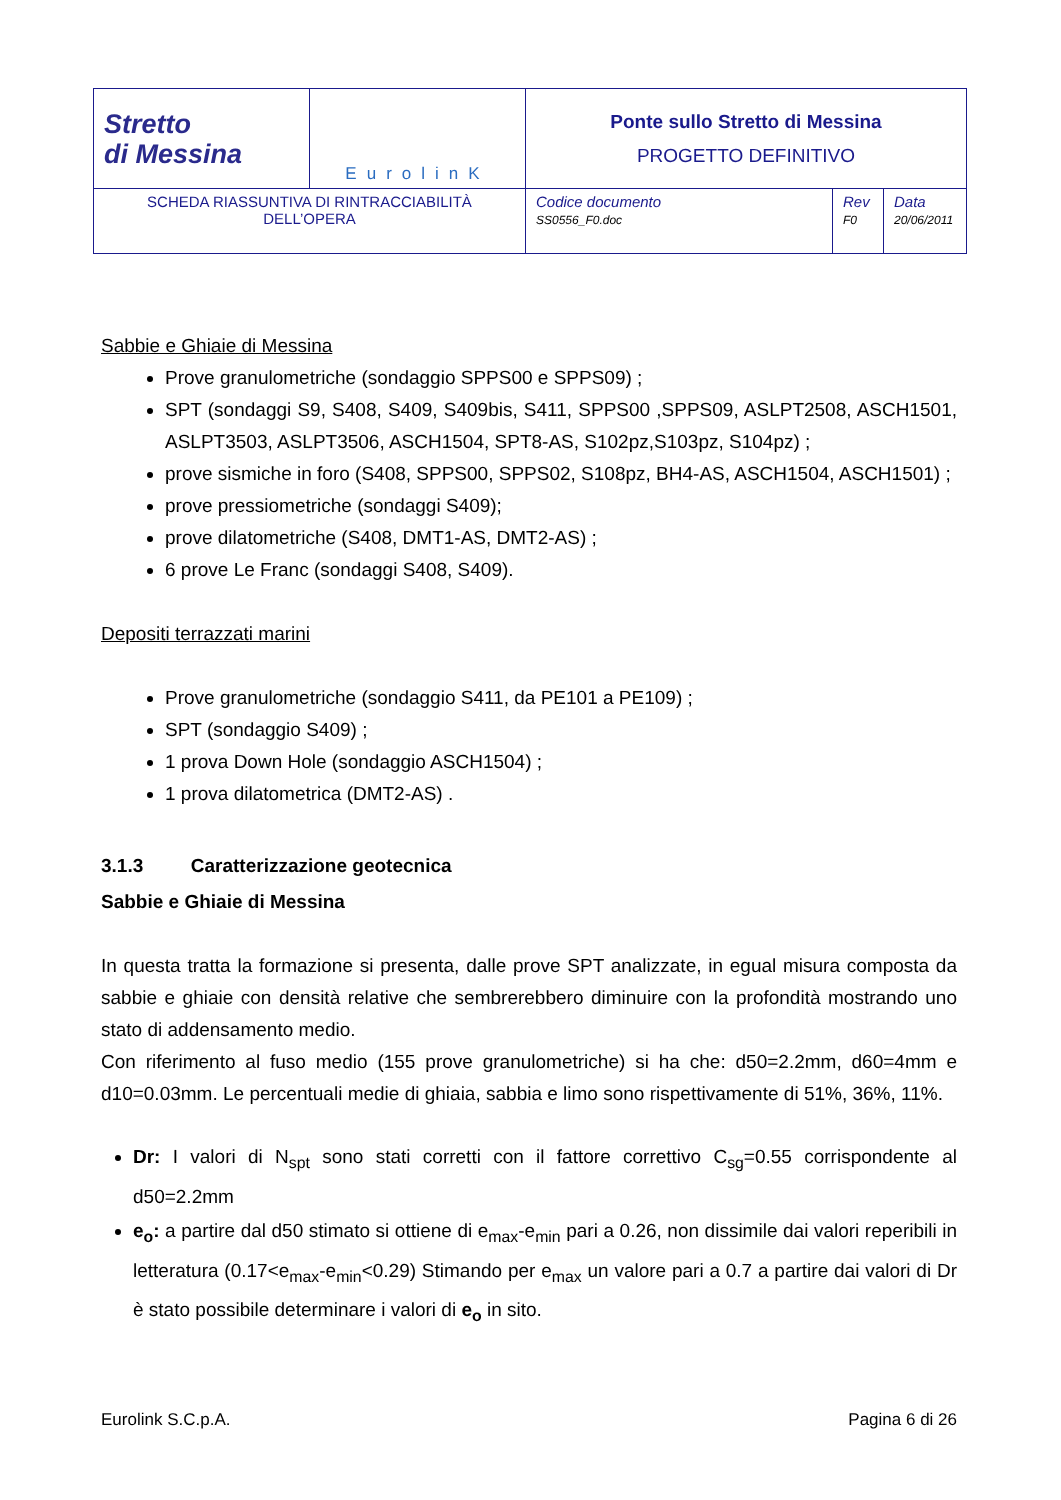| Stretto di Messina | EurolinK | Ponte sullo Stretto di Messina PROGETTO DEFINITIVO | | |
| SCHEDA RIASSUNTIVA DI RINTRACCIABILITÀ DELL’OPERA | | Codice documento SS0556_F0.doc | Rev F0 | Data 20/06/2011 |
Sabbie e Ghiaie di Messina
Prove granulometriche (sondaggio SPPS00 e SPPS09) ;
SPT (sondaggi S9, S408, S409, S409bis, S411, SPPS00 ,SPPS09, ASLPT2508, ASCH1501, ASLPT3503, ASLPT3506, ASCH1504, SPT8-AS, S102pz,S103pz, S104pz) ;
prove sismiche in foro (S408, SPPS00, SPPS02, S108pz, BH4-AS, ASCH1504, ASCH1501) ;
prove pressiometriche (sondaggi S409);
prove dilatometriche (S408, DMT1-AS, DMT2-AS) ;
6 prove Le Franc (sondaggi S408, S409).
Depositi terrazzati marini
Prove granulometriche (sondaggio S411, da PE101 a PE109) ;
SPT (sondaggio S409) ;
1 prova Down Hole (sondaggio ASCH1504) ;
1 prova dilatometrica (DMT2-AS) .
3.1.3 Caratterizzazione geotecnica
Sabbie e Ghiaie di Messina
In questa tratta la formazione si presenta, dalle prove SPT analizzate, in egual misura composta da sabbie e ghiaie con densità relative che sembrerebbero diminuire con la profondità mostrando uno stato di addensamento medio.
Con riferimento al fuso medio (155 prove granulometriche) si ha che: d50=2.2mm, d60=4mm e d10=0.03mm. Le percentuali medie di ghiaia, sabbia e limo sono rispettivamente di 51%, 36%, 11%.
Dr: I valori di N<sub>spt</sub> sono stati corretti con il fattore correttivo C<sub>sg</sub>=0.55 corrispondente al d50=2.2mm
e<sub>o</sub>: a partire dal d50 stimato si ottiene di e<sub>max</sub>-e<sub>min</sub> pari a 0.26, non dissimile dai valori reperibili in letteratura (0.17<e<sub>max</sub>-e<sub>min</sub><0.29) Stimando per e<sub>max</sub> un valore pari a 0.7 a partire dai valori di Dr è stato possibile determinare i valori di e<sub>o</sub> in sito.
Eurolink S.C.p.A. Pagina 6 di 26